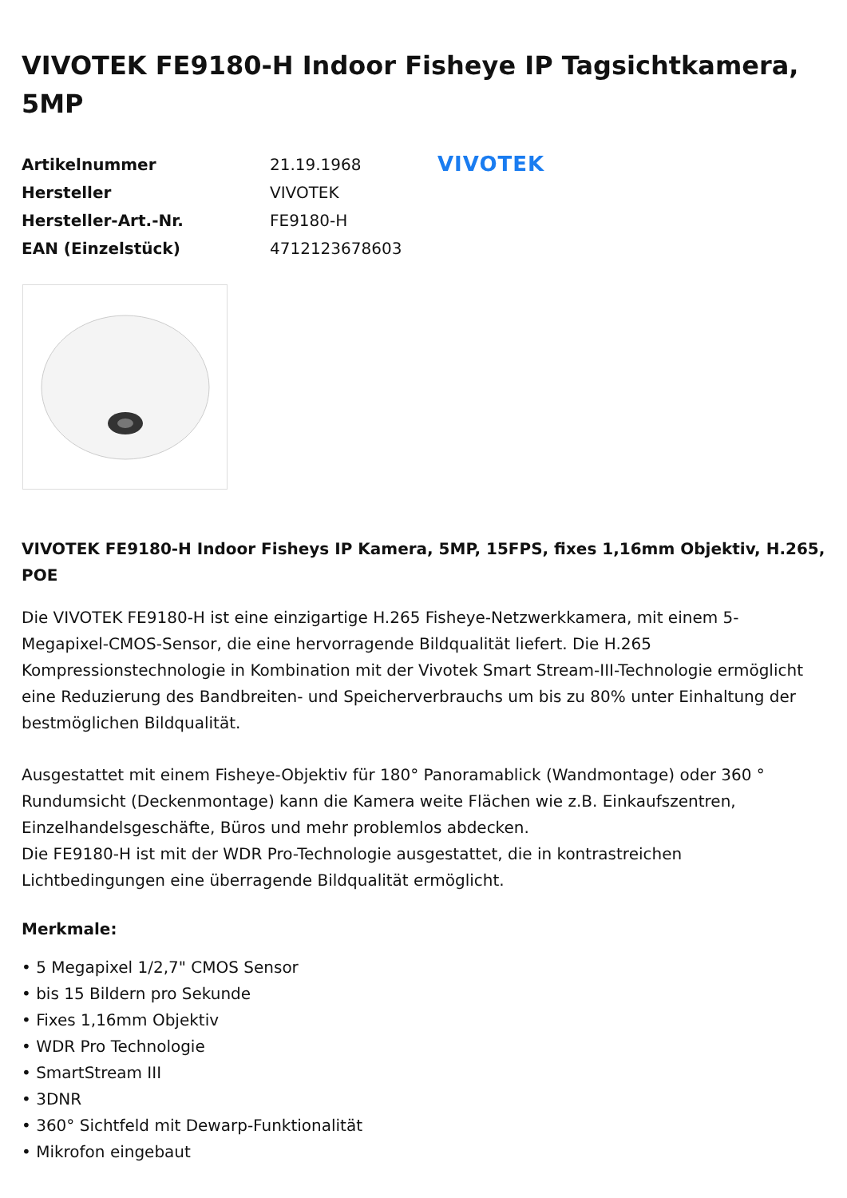VIVOTEK FE9180-H Indoor Fisheye IP Tagsichtkamera, 5MP
| Artikelnummer | 21.19.1968 |
| Hersteller | VIVOTEK |
| Hersteller-Art.-Nr. | FE9180-H |
| EAN (Einzelstück) | 4712123678603 |
VIVOTEK
VIVOTEK FE9180-H Indoor Fisheys IP Kamera, 5MP, 15FPS, fixes 1,16mm Objektiv, H.265, POE
Die VIVOTEK FE9180-H ist eine einzigartige H.265 Fisheye-Netzwerkkamera, mit einem 5-Megapixel-CMOS-Sensor, die eine hervorragende Bildqualität liefert. Die H.265 Kompressionstechnologie in Kombination mit der Vivotek Smart Stream-III-Technologie ermöglicht eine Reduzierung des Bandbreiten- und Speicherverbrauchs um bis zu 80% unter Einhaltung der bestmöglichen Bildqualität.
Ausgestattet mit einem Fisheye-Objektiv für 180° Panoramablick (Wandmontage) oder 360 ° Rundumsicht (Deckenmontage) kann die Kamera weite Flächen wie z.B. Einkaufszentren, Einzelhandelsgeschäfte, Büros und mehr problemlos abdecken.
Die FE9180-H ist mit der WDR Pro-Technologie ausgestattet, die in kontrastreichen Lichtbedingungen eine überragende Bildqualität ermöglicht.
Merkmale:
• 5 Megapixel 1/2,7" CMOS Sensor
• bis 15 Bildern pro Sekunde
• Fixes 1,16mm Objektiv
• WDR Pro Technologie
• SmartStream III
• 3DNR
• 360° Sichtfeld mit Dewarp-Funktionalität
• Mikrofon eingebaut